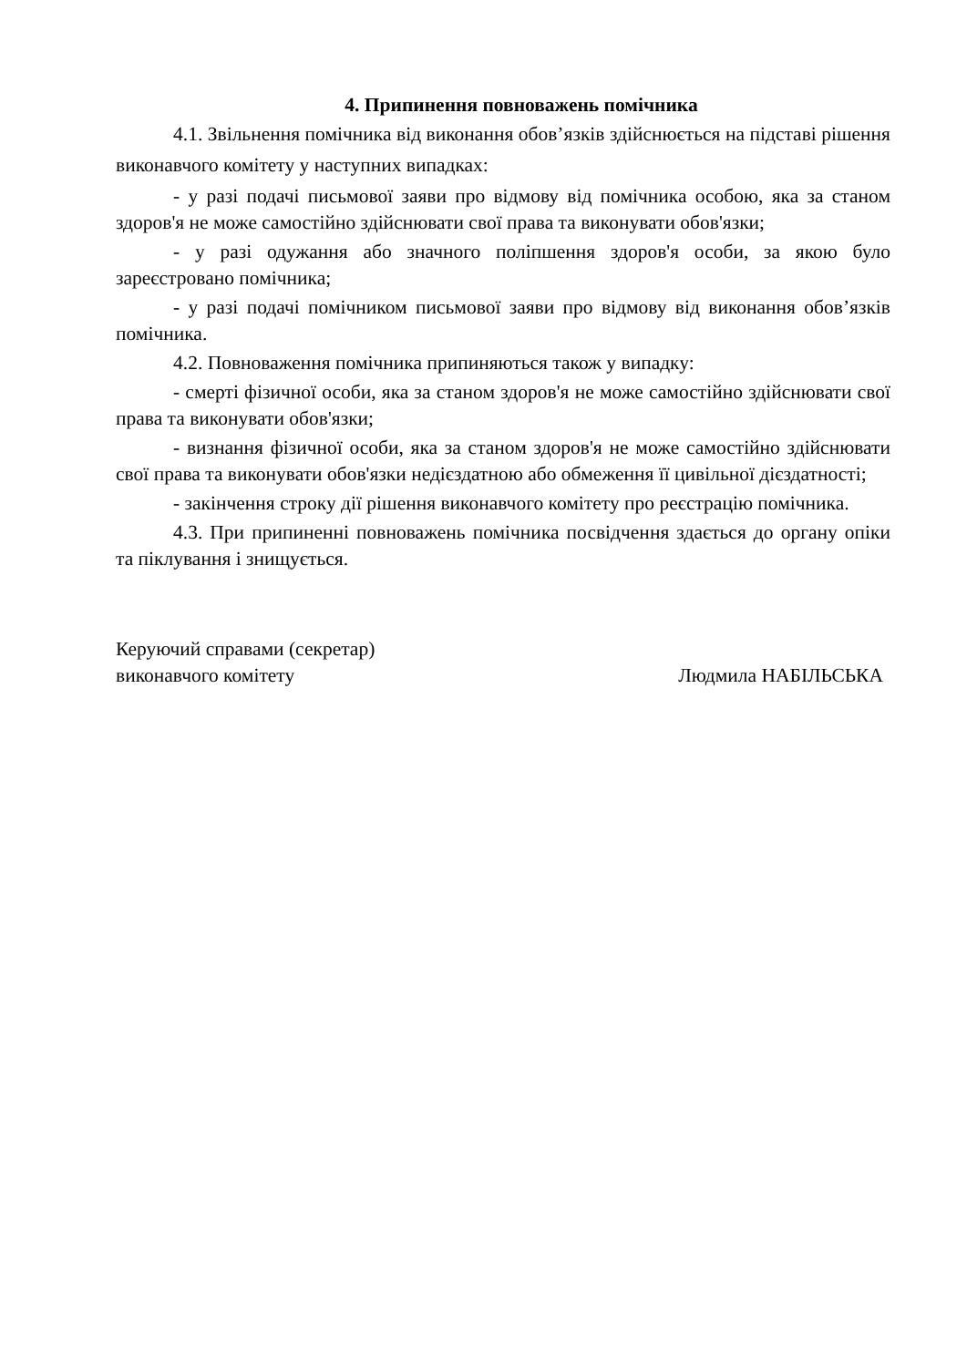4. Припинення повноважень помічника
4.1. Звільнення помічника від виконання обов’язків здійснюється на підставі рішення виконавчого комітету у наступних випадках:
- у разі подачі письмової заяви про відмову від помічника особою, яка за станом здоров'я не може самостійно здійснювати свої права та виконувати обов'язки;
- у разі одужання або значного поліпшення здоров'я особи, за якою було зареєстровано помічника;
- у разі подачі помічником письмової заяви про відмову від виконання обов’язків помічника.
4.2. Повноваження помічника припиняються також у випадку:
- смерті фізичної особи, яка за станом здоров'я не може самостійно здійснювати свої права та виконувати обов'язки;
- визнання фізичної особи, яка за станом здоров'я не може самостійно здійснювати свої права та виконувати обов'язки недієздатною або обмеження її цивільної дієздатності;
- закінчення строку дії рішення виконавчого комітету про реєстрацію помічника.
4.3. При припиненні повноважень помічника посвідчення здається до органу опіки та піклування і знищується.
Керуючий справами (секретар)
виконавчого комітету
Людмила НАБІЛЬСЬКА